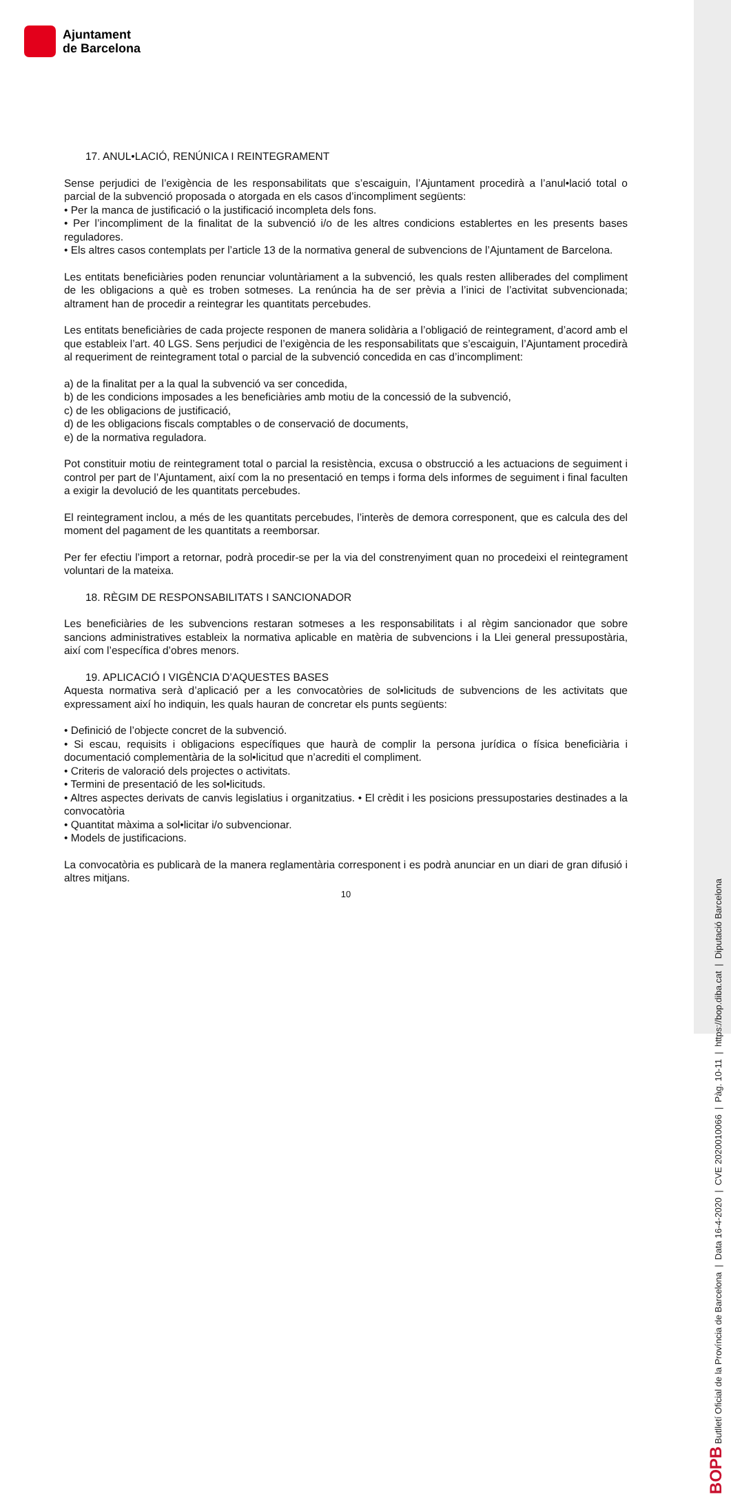Ajuntament
de Barcelona
BOPB Butlletí Oficial de la Província de Barcelona | Data 16-4-2020 | CVE 2020010066 | Pàg. 10-11 | https://bop.diba.cat | Diputació Barcelona
17. ANUL•LACIÓ, RENÚNICA I REINTEGRAMENT
Sense perjudici de l’exigència de les responsabilitats que s’escaiguin, l’Ajuntament procedirà a l’anul•lació total o parcial de la subvenció proposada o atorgada en els casos d’incompliment següents:
• Per la manca de justificació o la justificació incompleta dels fons.
• Per l’incompliment de la finalitat de la subvenció i/o de les altres condicions establertes en les presents bases reguladores.
• Els altres casos contemplats per l’article 13 de la normativa general de subvencions de l’Ajuntament de Barcelona.
Les entitats beneficiàries poden renunciar voluntàriament a la subvenció, les quals resten alliberades del compliment de les obligacions a què es troben sotmeses. La renúncia ha de ser prèvia a l’inici de l’activitat subvencionada; altrament han de procedir a reintegrar les quantitats percebudes.
Les entitats beneficiàries de cada projecte responen de manera solidària a l’obligació de reintegrament, d’acord amb el que estableix l’art. 40 LGS. Sens perjudici de l’exigència de les responsabilitats que s’escaiguin, l’Ajuntament procedirà al requeriment de reintegrament total o parcial de la subvenció concedida en cas d’incompliment:
a) de la finalitat per a la qual la subvenció va ser concedida,
b) de les condicions imposades a les beneficiàries amb motiu de la concessió de la subvenció,
c) de les obligacions de justificació,
d) de les obligacions fiscals comptables o de conservació de documents,
e) de la normativa reguladora.
Pot constituir motiu de reintegrament total o parcial la resistència, excusa o obstrucció a les actuacions de seguiment i control per part de l’Ajuntament, així com la no presentació en temps i forma dels informes de seguiment i final faculten a exigir la devolució de les quantitats percebudes.
El reintegrament inclou, a més de les quantitats percebudes, l’interès de demora corresponent, que es calcula des del moment del pagament de les quantitats a reemborsar.
Per fer efectiu l’import a retornar, podrà procedir-se per la via del constrenyiment quan no procedeixi el reintegrament voluntari de la mateixa.
18. RÈGIM DE RESPONSABILITATS I SANCIONADOR
Les beneficiàries de les subvencions restaran sotmeses a les responsabilitats i al règim sancionador que sobre sancions administratives estableix la normativa aplicable en matèria de subvencions i la Llei general pressupostària, així com l’específica d’obres menors.
19. APLICACIÓ I VIGÈNCIA D’AQUESTES BASES
Aquesta normativa serà d’aplicació per a les convocatòries de sol•licituds de subvencions de les activitats que expressament així ho indiquin, les quals hauran de concretar els punts següents:
• Definició de l’objecte concret de la subvenció.
• Si escau, requisits i obligacions específiques que haurà de complir la persona jurídica o física beneficiària i documentació complementària de la sol•licitud que n’acrediti el compliment.
• Criteris de valoració dels projectes o activitats.
• Termini de presentació de les sol•licituds.
• Altres aspectes derivats de canvis legislatius i organitzatius. • El crèdit i les posicions pressupostaries destinades a la convocatòria
• Quantitat màxima a sol•licitar i/o subvencionar.
• Models de justificacions.
La convocatòria es publicarà de la manera reglamentària corresponent i es podrà anunciar en un diari de gran difusió i altres mitjans.
10